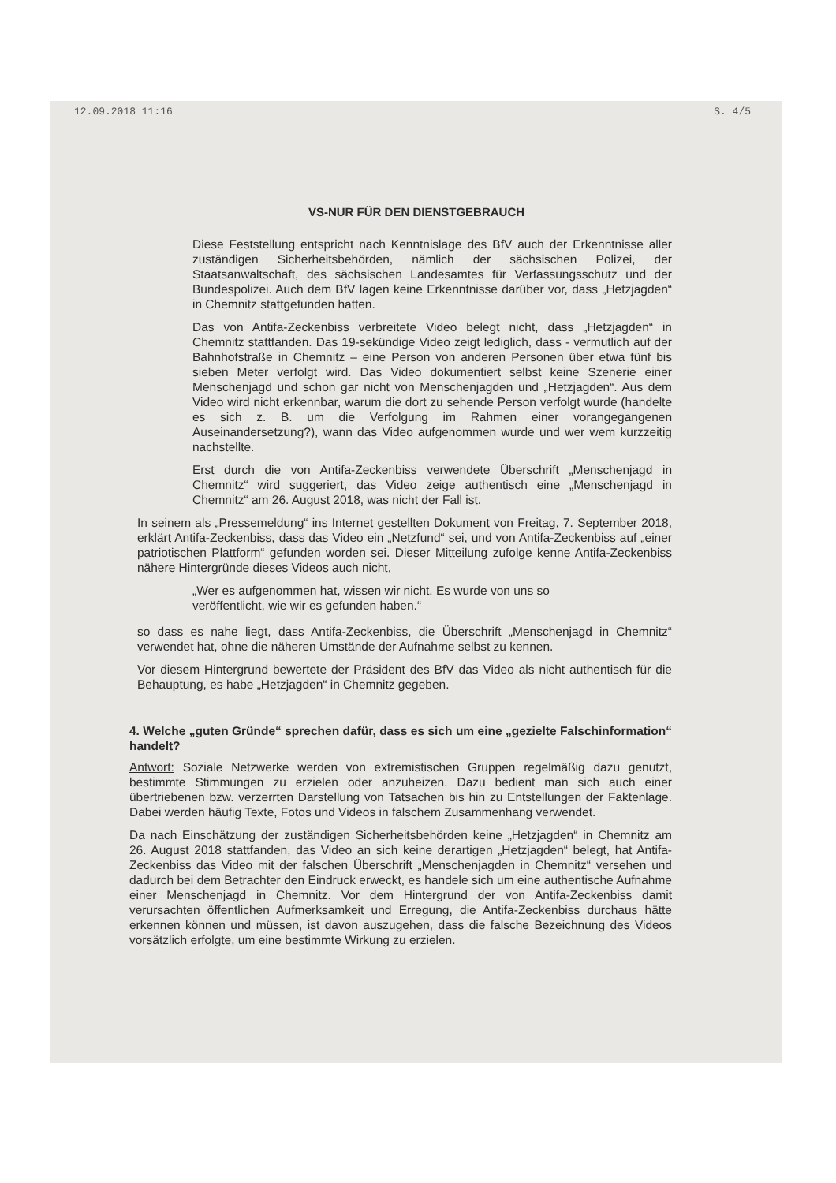12.09.2018 11:16 S. 4/5
VS-NUR FÜR DEN DIENSTGEBRAUCH
Diese Feststellung entspricht nach Kenntnislage des BfV auch der Erkenntnisse aller zuständigen Sicherheitsbehörden, nämlich der sächsischen Polizei, der Staatsanwaltschaft, des sächsischen Landesamtes für Verfassungsschutz und der Bundespolizei. Auch dem BfV lagen keine Erkenntnisse darüber vor, dass „Hetzjagden“ in Chemnitz stattgefunden hatten.
Das von Antifa-Zeckenbiss verbreitete Video belegt nicht, dass „Hetzjagden“ in Chemnitz stattfanden. Das 19-sekündige Video zeigt lediglich, dass - vermutlich auf der Bahnhofstraße in Chemnitz – eine Person von anderen Personen über etwa fünf bis sieben Meter verfolgt wird. Das Video dokumentiert selbst keine Szenerie einer Menschenjagd und schon gar nicht von Menschenjagden und „Hetzjagden“. Aus dem Video wird nicht erkennbar, warum die dort zu sehende Person verfolgt wurde (handelte es sich z. B. um die Verfolgung im Rahmen einer vorangegangenen Auseinandersetzung?), wann das Video aufgenommen wurde und wer wem kurzzeitig nachstellte.
Erst durch die von Antifa-Zeckenbiss verwendete Überschrift „Menschenjagd in Chemnitz“ wird suggeriert, das Video zeige authentisch eine „Menschenjagd in Chemnitz“ am 26. August 2018, was nicht der Fall ist.
In seinem als „Pressemeldung“ ins Internet gestellten Dokument von Freitag, 7. September 2018, erklärt Antifa-Zeckenbiss, dass das Video ein „Netzfund“ sei, und von Antifa-Zeckenbiss auf „einer patriotischen Plattform“ gefunden worden sei. Dieser Mitteilung zufolge kenne Antifa-Zeckenbiss nähere Hintergründe dieses Videos auch nicht,
„Wer es aufgenommen hat, wissen wir nicht. Es wurde von uns so veröffentlicht, wie wir es gefunden haben.“
so dass es nahe liegt, dass Antifa-Zeckenbiss, die Überschrift „Menschenjagd in Chemnitz“ verwendet hat, ohne die näheren Umstände der Aufnahme selbst zu kennen.
Vor diesem Hintergrund bewertete der Präsident des BfV das Video als nicht authentisch für die Behauptung, es habe „Hetzjagden“ in Chemnitz gegeben.
4. Welche „guten Gründe“ sprechen dafür, dass es sich um eine „gezielte Falschinformation“ handelt?
Antwort: Soziale Netzwerke werden von extremistischen Gruppen regelmäßig dazu genutzt, bestimmte Stimmungen zu erzielen oder anzuheizen. Dazu bedient man sich auch einer übertriebenen bzw. verzerrten Darstellung von Tatsachen bis hin zu Entstellungen der Faktenlage. Dabei werden häufig Texte, Fotos und Videos in falschem Zusammenhang verwendet.
Da nach Einschätzung der zuständigen Sicherheitsbehörden keine „Hetzjagden“ in Chemnitz am 26. August 2018 stattfanden, das Video an sich keine derartigen „Hetzjagden“ belegt, hat Antifa-Zeckenbiss das Video mit der falschen Überschrift „Menschenjagden in Chemnitz“ versehen und dadurch bei dem Betrachter den Eindruck erweckt, es handele sich um eine authentische Aufnahme einer Menschenjagd in Chemnitz. Vor dem Hintergrund der von Antifa-Zeckenbiss damit verursachten öffentlichen Aufmerksamkeit und Erregung, die Antifa-Zeckenbiss durchaus hätte erkennen können und müssen, ist davon auszugehen, dass die falsche Bezeichnung des Videos vorsätzlich erfolgte, um eine bestimmte Wirkung zu erzielen.